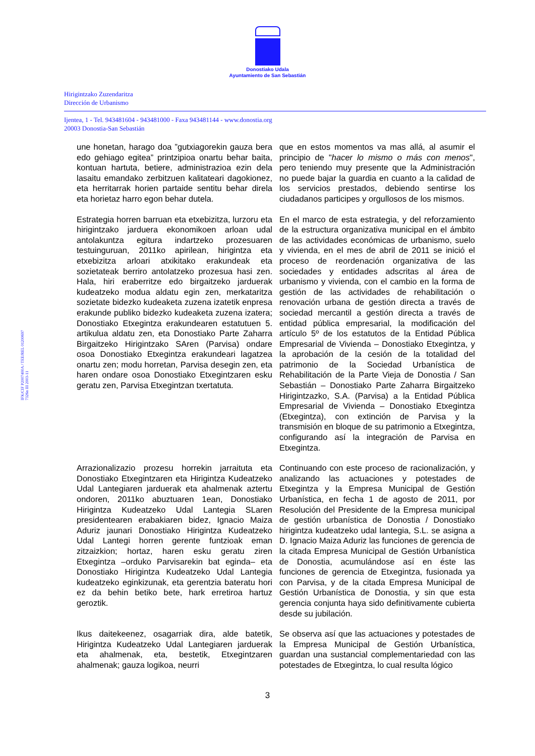Donostiako Udala
Ayuntamiento de San Sebastián
Hirigintzako Zuzendaritza
Dirección de Urbanismo
Ijentea, 1 - Tel. 943481604 - 943481000 - Faxa 943481144 - www.donostia.org
20003 Donostia-San Sebastián
IFK/CIF P2007400A / TEE/REL 01200697
7326n III 2003-11
une honetan, harago doa ”gutxiagorekin gauza bera edo gehiago egitea” printzipioa onartu behar baita, kontuan hartuta, betiere, administrazioa ezin dela lasaitu emandako zerbitzuen kalitateari dagokionez, eta herritarrak horien partaide sentitu behar direla eta horietaz harro egon behar dutela.
que en estos momentos va mas allá, al asumir el principio de "hacer lo mismo o más con menos", pero teniendo muy presente que la Administración no puede bajar la guardia en cuanto a la calidad de los servicios prestados, debiendo sentirse los ciudadanos participes y orgullosos de los mismos.
Estrategia horren barruan eta etxebizitza, lurzoru eta hirigintzako jarduera ekonomikoen arloan udal antolakuntza egitura indartzeko prozesuaren testuinguruan, 2011ko apirilean, hirigintza eta etxebizitza arloari atxikitako erakundeak eta sozietateak berriro antolatzeko prozesua hasi zen. Hala, hiri eraberritze edo birgaitzeko jarduerak kudeatzeko modua aldatu egin zen, merkataritza sozietate bidezko kudeaketa zuzena izatetik enpresa erakunde publiko bidezko kudeaketa zuzena izatera; Donostiako Etxegintza erakundearen estatutuen 5. artikulua aldatu zen, eta Donostiako Parte Zaharra Birgaitzeko Hirigintzako SAren (Parvisa) ondare osoa Donostiako Etxegintza erakundeari lagatzea onartu zen; modu horretan, Parvisa desegin zen, eta haren ondare osoa Donostiako Etxegintzaren esku geratu zen, Parvisa Etxegintzan txertatuta.
En el marco de esta estrategia, y del reforzamiento de la estructura organizativa municipal en el ámbito de las actividades económicas de urbanismo, suelo y vivienda, en el mes de abril de 2011 se inició el proceso de reordenación organizativa de las sociedades y entidades adscritas al área de urbanismo y vivienda, con el cambio en la forma de gestión de las actividades de rehabilitación o renovación urbana de gestión directa a través de sociedad mercantil a gestión directa a través de entidad pública empresarial, la modificación del artículo 5º de los estatutos de la Entidad Pública Empresarial de Vivienda – Donostiako Etxegintza, y la aprobación de la cesión de la totalidad del patrimonio de la Sociedad Urbanística de Rehabilitación de la Parte Vieja de Donostia / San Sebastián – Donostiako Parte Zaharra Birgaitzeko Hirigintzazko, S.A. (Parvisa) a la Entidad Pública Empresarial de Vivienda – Donostiako Etxegintza (Etxegintza), con extinción de Parvisa y la transmisión en bloque de su patrimonio a Etxegintza, configurando así la integración de Parvisa en Etxegintza.
Arrazionalizazio prozesu horrekin jarraituta eta Donostiako Etxegintzaren eta Hirigintza Kudeatzeko Udal Lantegiaren jarduerak eta ahalmenak aztertu ondoren, 2011ko abuztuaren 1ean, Donostiako Hirigintza Kudeatzeko Udal Lantegia SLaren presidentearen erabakiaren bidez, Ignacio Maiza Aduriz jaunari Donostiako Hirigintza Kudeatzeko Udal Lantegi horren gerente funtzioak eman zitzaizkion; hortaz, haren esku geratu ziren Etxegintza –orduko Parvisarekin bat eginda– eta Donostiako Hirigintza Kudeatzeko Udal Lantegia kudeatzeko eginkizunak, eta gerentzia bateratu hori ez da behin betiko bete, hark erretiroa hartuz geroztik.
Continuando con este proceso de racionalización, y analizando las actuaciones y potestades de Etxegintza y la Empresa Municipal de Gestión Urbanística, en fecha 1 de agosto de 2011, por Resolución del Presidente de la Empresa municipal de gestión urbanística de Donostia / Donostiako hirigintza kudeatzeko udal lantegia, S.L. se asigna a D. Ignacio Maiza Aduriz las funciones de gerencia de la citada Empresa Municipal de Gestión Urbanística de Donostia, acumulándose así en éste las funciones de gerencia de Etxegintza, fusionada ya con Parvisa, y de la citada Empresa Municipal de Gestión Urbanística de Donostia, y sin que esta gerencia conjunta haya sido definitivamente cubierta desde su jubilación.
Ikus daitekeenez, osagarriak dira, alde batetik, Hirigintza Kudeatzeko Udal Lantegiaren jarduerak eta ahalmenak, eta, bestetik, Etxegintzaren ahalmenak; gauza logikoa, neurri
Se observa así que las actuaciones y potestades de la Empresa Municipal de Gestión Urbanística, guardan una sustancial complementariedad con las potestades de Etxegintza, lo cual resulta lógico
3